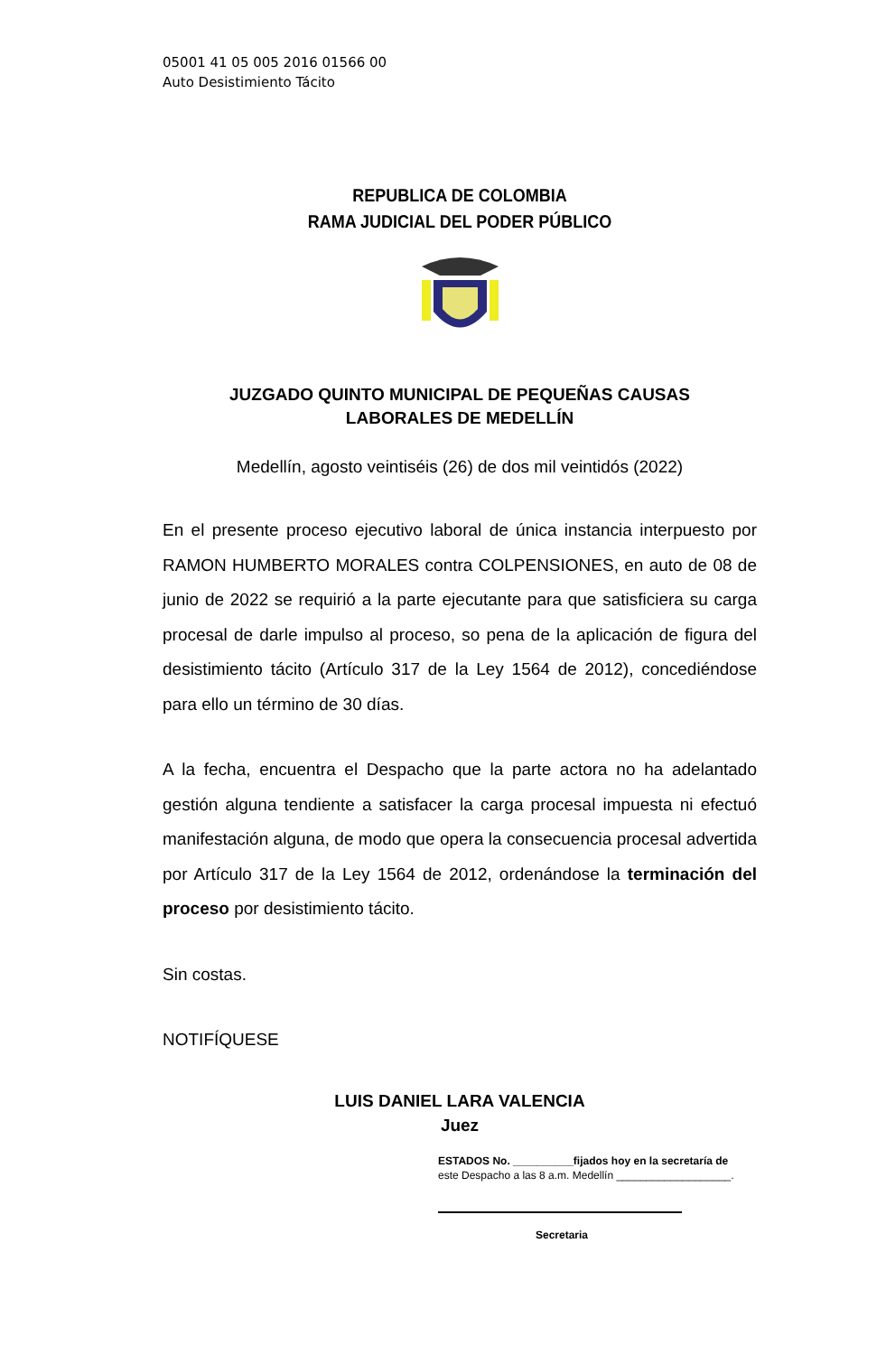05001 41 05 005 2016 01566 00
Auto Desistimiento Tácito
REPUBLICA DE COLOMBIA
RAMA JUDICIAL DEL PODER PÚBLICO
JUZGADO QUINTO MUNICIPAL DE PEQUEÑAS CAUSAS
LABORALES DE MEDELLÍN
Medellín, agosto veintiséis (26) de dos mil veintidós (2022)
En el presente proceso ejecutivo laboral de única instancia interpuesto por RAMON HUMBERTO MORALES contra COLPENSIONES, en auto de 08 de junio de 2022 se requirió a la parte ejecutante para que satisficiera su carga procesal de darle impulso al proceso, so pena de la aplicación de figura del desistimiento tácito (Artículo 317 de la Ley 1564 de 2012), concediéndose para ello un término de 30 días.
A la fecha, encuentra el Despacho que la parte actora no ha adelantado gestión alguna tendiente a satisfacer la carga procesal impuesta ni efectuó manifestación alguna, de modo que opera la consecuencia procesal advertida por Artículo 317 de la Ley 1564 de 2012, ordenándose la terminación del proceso por desistimiento tácito.
Sin costas.
NOTIFÍQUESE
LUIS DANIEL LARA VALENCIA
Juez
ESTADOS No. __________fijados hoy en la secretaría de
este Despacho a las 8 a.m. Medellín ___________________.
Secretaria